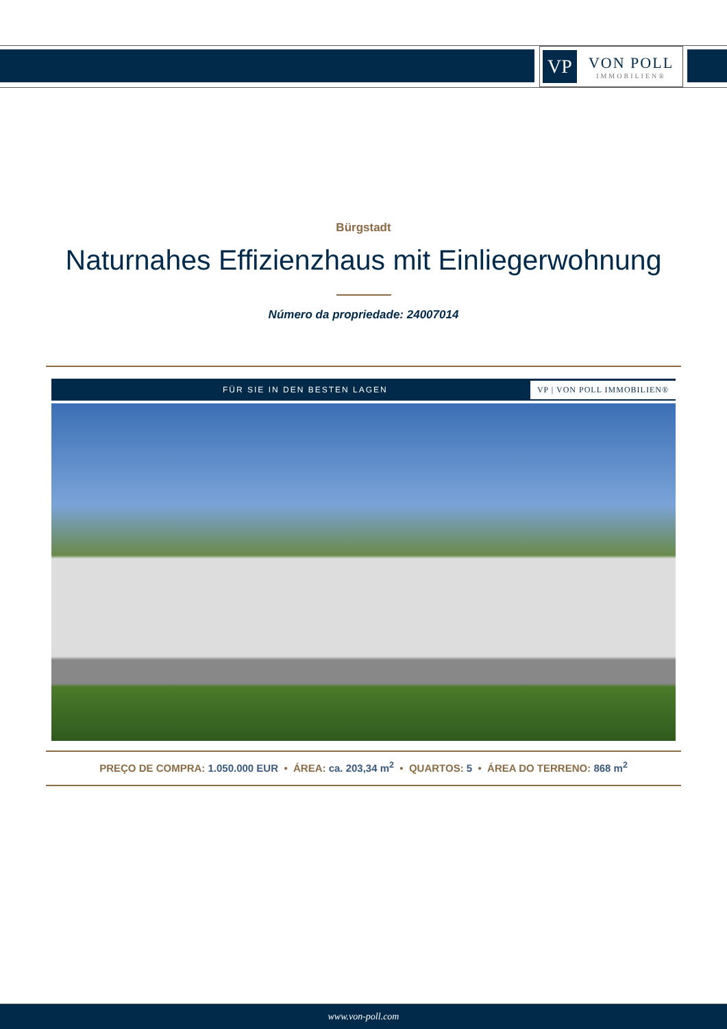VP
VON POLL
IMMOBILIEN®
Bürgstadt
Naturnahes Effizienzhaus mit Einliegerwohnung
Número da propriedade: 24007014
FÜR SIE IN DEN BESTEN LAGEN VP | VON POLL IMMOBILIEN®
PREÇO DE COMPRA: 1.050.000 EUR • ÁREA: ca. 203,34 m<sup>2</sup> • QUARTOS: 5 • ÁREA DO TERRENO: 868 m<sup>2</sup>
www.von-poll.com